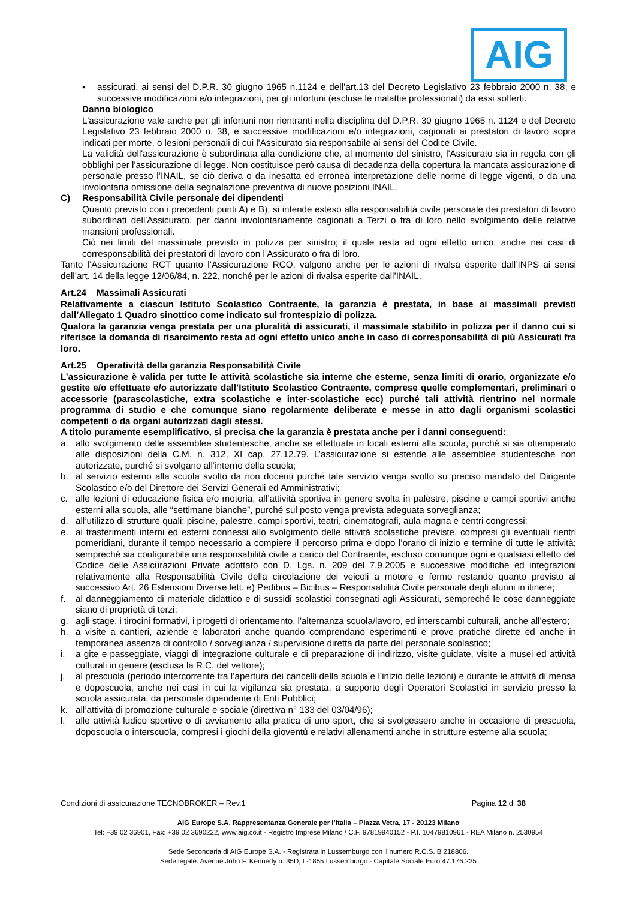AIG
▪ assicurati, ai sensi del D.P.R. 30 giugno 1965 n.1124 e dell’art.13 del Decreto Legislativo 23 febbraio 2000 n. 38, e successive modificazioni e/o integrazioni, per gli infortuni (escluse le malattie professionali) da essi sofferti.
Danno biologico
L'assicurazione vale anche per gli infortuni non rientranti nella disciplina del D.P.R. 30 giugno 1965 n. 1124 e del Decreto Legislativo 23 febbraio 2000 n. 38, e successive modificazioni e/o integrazioni, cagionati ai prestatori di lavoro sopra indicati per morte, o lesioni personali di cui l'Assicurato sia responsabile ai sensi del Codice Civile.
La validità dell'assicurazione è subordinata alla condizione che, al momento del sinistro, l'Assicurato sia in regola con gli obblighi per l'assicurazione di legge. Non costituisce però causa di decadenza della copertura la mancata assicurazione di personale presso l’INAIL, se ciò deriva o da inesatta ed erronea interpretazione delle norme di legge vigenti, o da una involontaria omissione della segnalazione preventiva di nuove posizioni INAIL.
C) Responsabilità Civile personale dei dipendenti
Quanto previsto con i precedenti punti A) e B), si intende esteso alla responsabilità civile personale dei prestatori di lavoro subordinati dell'Assicurato, per danni involontariamente cagionati a Terzi o fra di loro nello svolgimento delle relative mansioni professionali.
Ciò nei limiti del massimale previsto in polizza per sinistro; il quale resta ad ogni effetto unico, anche nei casi di corresponsabilità dei prestatori di lavoro con l’Assicurato o fra di loro.
Tanto l’Assicurazione RCT quanto l’Assicurazione RCO, valgono anche per le azioni di rivalsa esperite dall’INPS ai sensi dell’art. 14 della legge 12/06/84, n. 222, nonché per le azioni di rivalsa esperite dall’INAIL.
Art.24 Massimali Assicurati
Relativamente a ciascun Istituto Scolastico Contraente, la garanzia è prestata, in base ai massimali previsti dall’Allegato 1 Quadro sinottico come indicato sul frontespizio di polizza.
Qualora la garanzia venga prestata per una pluralità di assicurati, il massimale stabilito in polizza per il danno cui si riferisce la domanda di risarcimento resta ad ogni effetto unico anche in caso di corresponsabilità di più Assicurati fra loro.
Art.25 Operatività della garanzia Responsabilità Civile
L’assicurazione è valida per tutte le attività scolastiche sia interne che esterne, senza limiti di orario, organizzate e/o gestite e/o effettuate e/o autorizzate dall’Istituto Scolastico Contraente, comprese quelle complementari, preliminari o accessorie (parascolastiche, extra scolastiche e inter-scolastiche ecc) purché tali attività rientrino nel normale programma di studio e che comunque siano regolarmente deliberate e messe in atto dagli organismi scolastici competenti o da organi autorizzati dagli stessi.
A titolo puramente esemplificativo, si precisa che la garanzia è prestata anche per i danni conseguenti:
a. allo svolgimento delle assemblee studentesche, anche se effettuate in locali esterni alla scuola, purché si sia ottemperato alle disposizioni della C.M. n. 312, XI cap. 27.12.79. L’assicurazione si estende alle assemblee studentesche non autorizzate, purché si svolgano all’interno della scuola;
b. al servizio esterno alla scuola svolto da non docenti purché tale servizio venga svolto su preciso mandato del Dirigente Scolastico e/o del Direttore dei Servizi Generali ed Amministrativi;
c. alle lezioni di educazione fisica e/o motoria, all’attività sportiva in genere svolta in palestre, piscine e campi sportivi anche esterni alla scuola, alle “settimane bianche”, purché sul posto venga prevista adeguata sorveglianza;
d. all’utilizzo di strutture quali: piscine, palestre, campi sportivi, teatri, cinematografi, aula magna e centri congressi;
e. ai trasferimenti interni ed esterni connessi allo svolgimento delle attività scolastiche previste, compresi gli eventuali rientri pomeridiani, durante il tempo necessario a compiere il percorso prima e dopo l’orario di inizio e termine di tutte le attività; sempreché sia configurabile una responsabilità civile a carico del Contraente, escluso comunque ogni e qualsiasi effetto del Codice delle Assicurazioni Private adottato con D. Lgs. n. 209 del 7.9.2005 e successive modifiche ed integrazioni relativamente alla Responsabilità Civile della circolazione dei veicoli a motore e fermo restando quanto previsto al successivo Art. 26 Estensioni Diverse lett. e) Pedibus – Bicibus – Responsabilità Civile personale degli alunni in itinere;
f. al danneggiamento di materiale didattico e di sussidi scolastici consegnati agli Assicurati, sempreché le cose danneggiate siano di proprietà di terzi;
g. agli stage, i tirocini formativi, i progetti di orientamento, l'alternanza scuola/lavoro, ed interscambi culturali, anche all’estero;
h. a visite a cantieri, aziende e laboratori anche quando comprendano esperimenti e prove pratiche dirette ed anche in temporanea assenza di controllo / sorveglianza / supervisione diretta da parte del personale scolastico;
i. a gite e passeggiate, viaggi di integrazione culturale e di preparazione di indirizzo, visite guidate, visite a musei ed attività culturali in genere (esclusa la R.C. del vettore);
j. al prescuola (periodo intercorrente tra l’apertura dei cancelli della scuola e l’inizio delle lezioni) e durante le attività di mensa e doposcuola, anche nei casi in cui la vigilanza sia prestata, a supporto degli Operatori Scolastici in servizio presso la scuola assicurata, da personale dipendente di Enti Pubblici;
k. all’attività di promozione culturale e sociale (direttiva n° 133 del 03/04/96);
l. alle attività ludico sportive o di avviamento alla pratica di uno sport, che si svolgessero anche in occasione di prescuola, doposcuola o interscuola, compresi i giochi della gioventù e relativi allenamenti anche in strutture esterne alla scuola;
Condizioni di assicurazione TECNOBROKER – Rev.1 Pagina 12 di 38
AIG Europe S.A. Rappresentanza Generale per l’Italia – Piazza Vetra, 17 - 20123 Milano
Tel: +39 02 36901, Fax: +39 02 3690222, www.aig.co.it - Registro Imprese Milano / C.F. 97819940152 - P.I. 10479810961 - REA Milano n. 2530954
Sede Secondaria di AIG Europe S.A. - Registrata in Lussemburgo con il numero R.C.S. B 218806.
Sede legale: Avenue John F. Kennedy n. 35D, L-1855 Lussemburgo - Capitale Sociale Euro 47.176.225